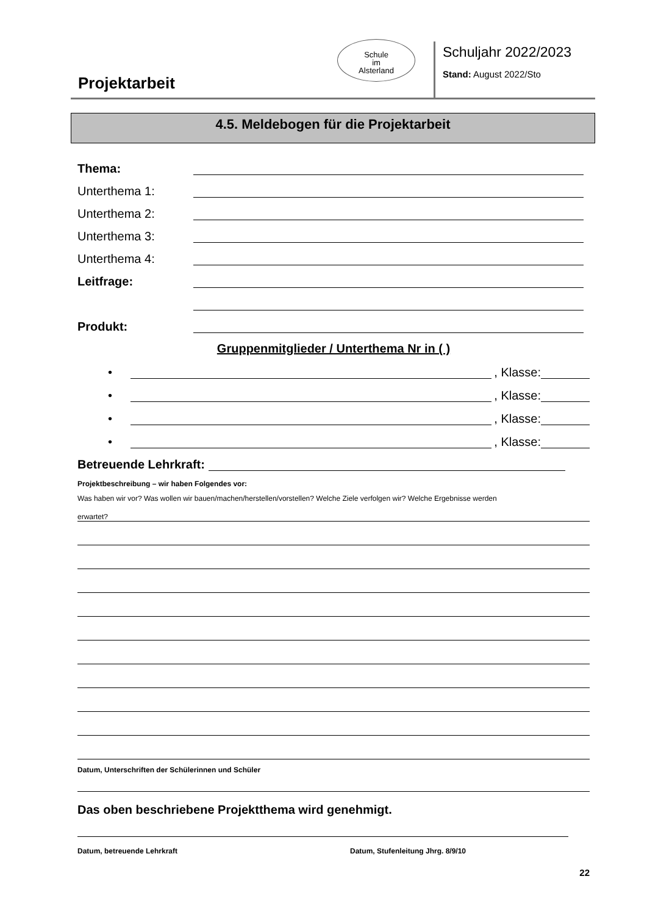Projektarbeit
Schule
im
Alsterland
Schuljahr 2022/2023
Stand: August 2022/Sto
4.5. Meldebogen für die Projektarbeit
Thema:
Unterthema 1:
Unterthema 2:
Unterthema 3:
Unterthema 4:
Leitfrage:
Produkt:
Gruppenmitglieder / Unterthema Nr in ( )
• , Klasse:
• , Klasse:
• , Klasse:
• , Klasse:
Betreuende Lehrkraft:
Projektbeschreibung – wir haben Folgendes vor:
Was haben wir vor? Was wollen wir bauen/machen/herstellen/vorstellen? Welche Ziele verfolgen wir? Welche Ergebnisse werden
erwartet?
Datum, Unterschriften der Schülerinnen und Schüler
Das oben beschriebene Projektthema wird genehmigt.
Datum, betreuende Lehrkraft Datum, Stufenleitung Jhrg. 8/9/10
22